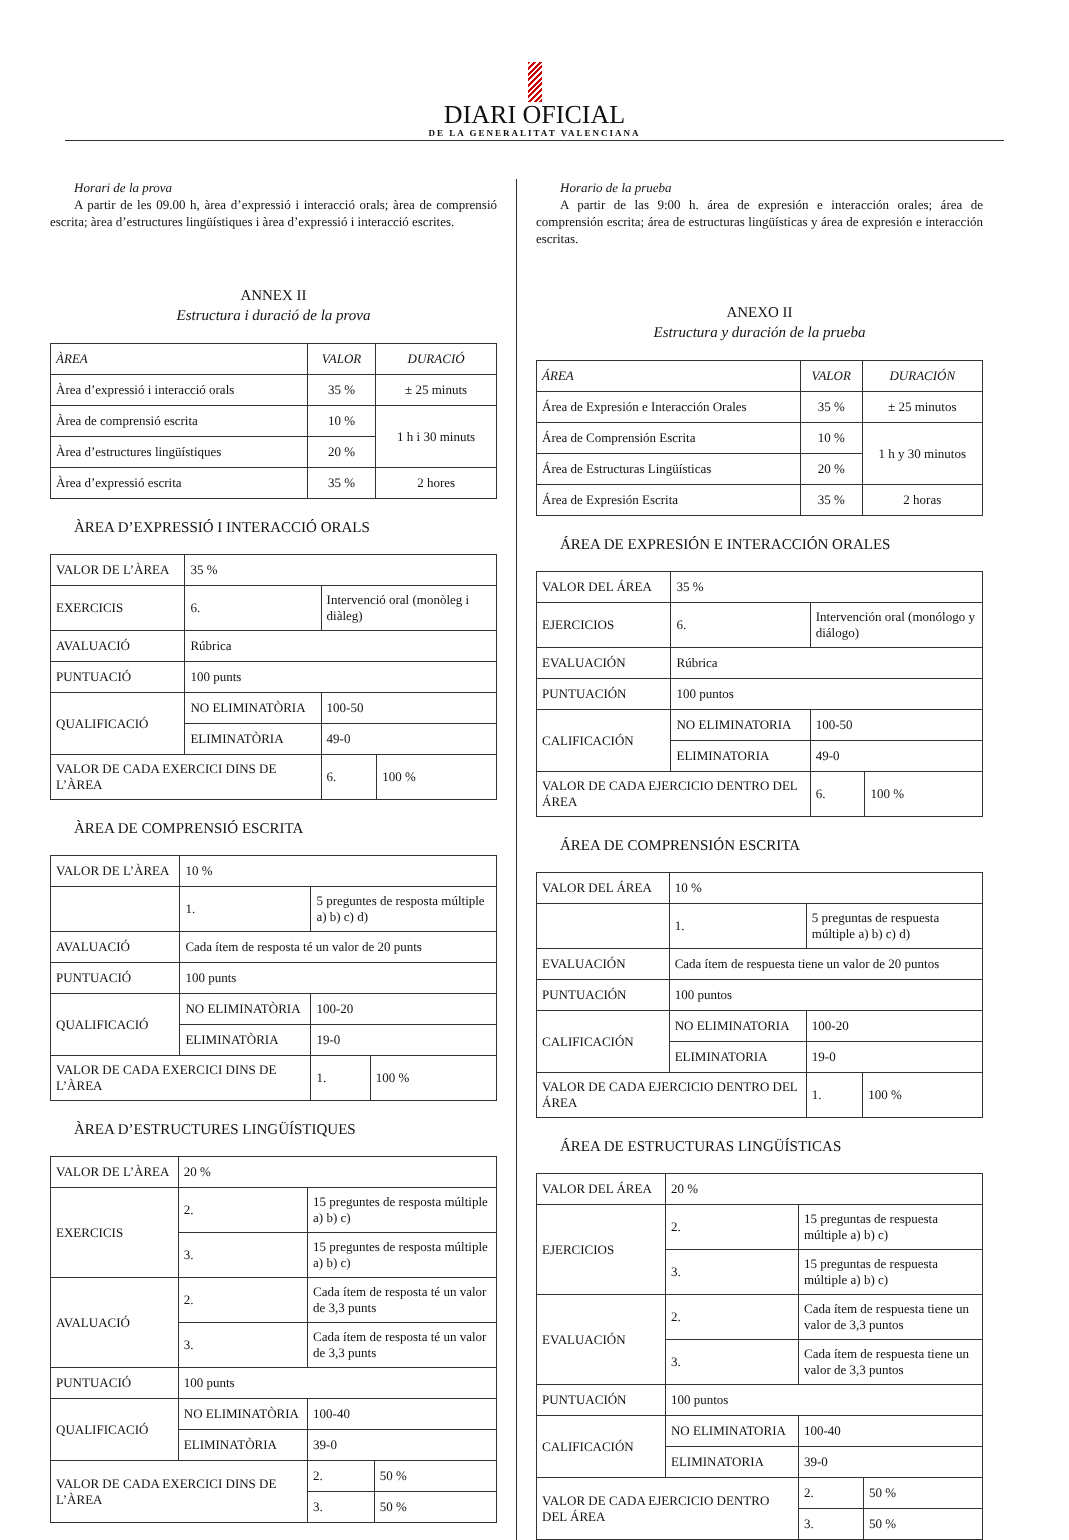DIARI OFICIAL
DE LA GENERALITAT VALENCIANA
Horari de la prova
A partir de les 09.00 h, àrea d’expressió i interacció orals; àrea de comprensió escrita; àrea d’estructures lingüístiques i àrea d’expressió i interacció escrites.
ANNEX II
Estructura i duració de la prova
| ÀREA | VALOR | DURACIÓ |
| Àrea d’expressió i interacció orals | 35 % | ± 25 minuts |
| Àrea de comprensió escrita | 10 % | 1 h i 30 minuts |
| Àrea d’estructures lingüístiques | 20 % | |
| Àrea d’expressió escrita | 35 % | 2 hores |
ÀREA D’EXPRESSIÓ I INTERACCIÓ ORALS
| VALOR DE L’ÀREA | 35 % | | | |
| EXERCICIS | 6. | Intervenció oral (monòleg i diàleg) | | |
| AVALUACIÓ | Rúbrica | | | |
| PUNTUACIÓ | 100 punts | | | |
| QUALIFICACIÓ | NO ELIMINATÒRIA | | 100-50 | |
| | ELIMINATÒRIA | | 49-0 | |
| VALOR DE CADA EXERCICI DINS DE L’ÀREA | | | 6. | 100 % |
ÀREA DE COMPRENSIÓ ESCRITA
| VALOR DE L’ÀREA | 10 % | | | |
| | 1. | 5 preguntes de resposta múltiple a) b) c) d) | | |
| AVALUACIÓ | Cada ítem de resposta té un valor de 20 punts | | | |
| PUNTUACIÓ | 100 punts | | | |
| QUALIFICACIÓ | NO ELIMINATÒRIA | | 100-20 | |
| | ELIMINATÒRIA | | 19-0 | |
| VALOR DE CADA EXERCICI DINS DE L’ÀREA | | | 1. | 100 % |
ÀREA D’ESTRUCTURES LINGÜÍSTIQUES
| VALOR DE L’ÀREA | 20 % | | | |
| EXERCICIS | 2. | 15 preguntes de resposta múltiple a) b) c) | | |
| | 3. | 15 preguntes de resposta múltiple a) b) c) | | |
| AVALUACIÓ | 2. | Cada ítem de resposta té un valor de 3,3 punts | | |
| | 3. | Cada ítem de resposta té un valor de 3,3 punts | | |
| PUNTUACIÓ | 100 punts | | | |
| QUALIFICACIÓ | NO ELIMINATÒRIA | | 100-40 | |
| | ELIMINATÒRIA | | 39-0 | |
| VALOR DE CADA EXERCICI DINS DE L’ÀREA | | | 2. | 50 % |
| | | | 3. | 50 % |
Horario de la prueba
A partir de las 9:00 h. área de expresión e interacción orales; área de comprensión escrita; área de estructuras lingüísticas y área de expresión e interacción escritas.
ANEXO II
Estructura y duración de la prueba
| ÁREA | VALOR | DURACIÓN |
| Área de Expresión e Interacción Orales | 35 % | ± 25 minutos |
| Área de Comprensión Escrita | 10 % | 1 h y 30 minutos |
| Área de Estructuras Lingüísticas | 20 % | |
| Área de Expresión Escrita | 35 % | 2 horas |
ÁREA DE EXPRESIÓN E INTERACCIÓN ORALES
| VALOR DEL ÁREA | 35 % | | | |
| EJERCICIOS | 6. | Intervención oral (monólogo y diálogo) | | |
| EVALUACIÓN | Rúbrica | | | |
| PUNTUACIÓN | 100 puntos | | | |
| CALIFICACIÓN | NO ELIMINATORIA | | 100-50 | |
| | ELIMINATORIA | | 49-0 | |
| VALOR DE CADA EJERCICIO DENTRO DEL ÁREA | | | 6. | 100 % |
ÁREA DE COMPRENSIÓN ESCRITA
| VALOR DEL ÁREA | 10 % | | | |
| | 1. | 5 preguntas de respuesta múltiple a) b) c) d) | | |
| EVALUACIÓN | Cada ítem de respuesta tiene un valor de 20 puntos | | | |
| PUNTUACIÓN | 100 puntos | | | |
| CALIFICACIÓN | NO ELIMINATORIA | | 100-20 | |
| | ELIMINATORIA | | 19-0 | |
| VALOR DE CADA EJERCICIO DENTRO DEL ÁREA | | | 1. | 100 % |
ÁREA DE ESTRUCTURAS LINGÜÍSTICAS
| VALOR DEL ÁREA | 20 % | | | |
| EJERCICIOS | 2. | 15 preguntas de respuesta múltiple a) b) c) | | |
| | 3. | 15 preguntas de respuesta múltiple a) b) c) | | |
| EVALUACIÓN | 2. | Cada ítem de respuesta tiene un valor de 3,3 puntos | | |
| | 3. | Cada ítem de respuesta tiene un valor de 3,3 puntos | | |
| PUNTUACIÓN | 100 puntos | | | |
| CALIFICACIÓN | NO ELIMINATORIA | | 100-40 | |
| | ELIMINATORIA | | 39-0 | |
| VALOR DE CADA EJERCICIO DENTRO DEL ÁREA | | | 2. | 50 % |
| | | | 3. | 50 % |